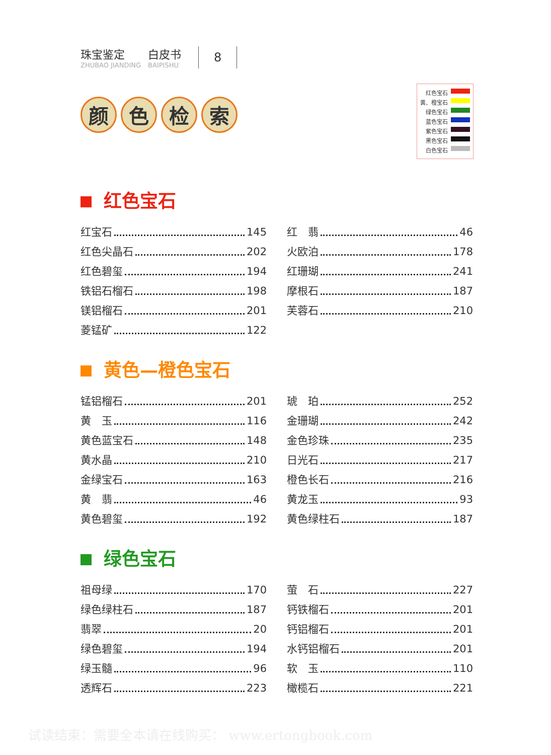珠宝鉴定
ZHUBAO JIANDING
白皮书
BAIPISHU
8
颜色检索
红色宝石
黄、橙宝石
绿色宝石
蓝色宝石
紫色宝石
黑色宝石
白色宝石
红色宝石
红宝石 145
红色尖晶石 202
红色碧玺 194
铁铝石榴石 198
镁铝榴石 201
菱锰矿 122
红　翡 46
火欧泊 178
红珊瑚 241
摩根石 187
芙蓉石 210
黄色—橙色宝石
锰铝榴石 201
黄　玉 116
黄色蓝宝石 148
黄水晶 210
金绿宝石 163
黄　翡 46
黄色碧玺 192
琥　珀 252
金珊瑚 242
金色珍珠 235
日光石 217
橙色长石 216
黄龙玉 93
黄色绿柱石 187
绿色宝石
祖母绿 170
绿色绿柱石 187
翡翠 20
绿色碧玺 194
绿玉髓 96
透辉石 223
萤　石 227
钙铁榴石 201
钙铝榴石 201
水钙铝榴石 201
软　玉 110
橄榄石 221
试读结束：需要全本请在线购买： www.ertongbook.com